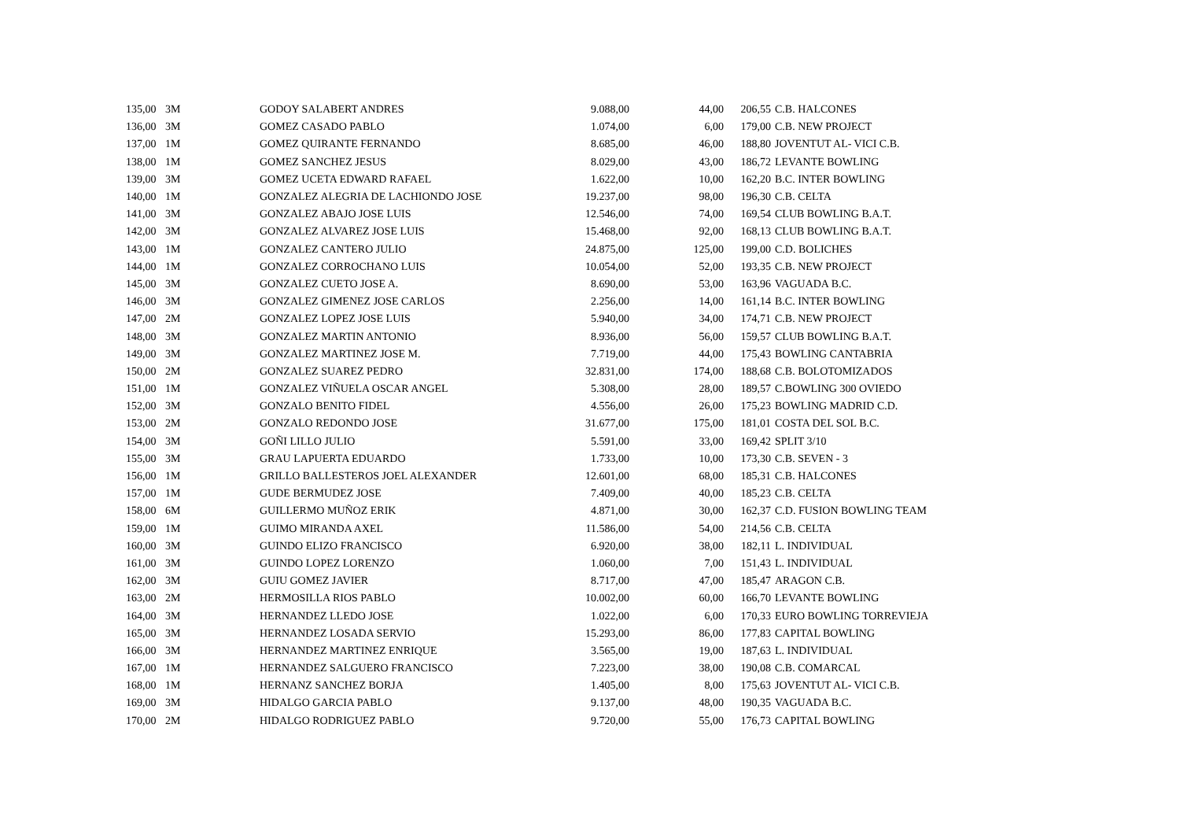| 135,00 | 3M | GODOY SALABERT ANDRES | 9.088,00 | 44,00 | 206,55 | C.B. HALCONES |
| 136,00 | 3M | GOMEZ CASADO PABLO | 1.074,00 | 6,00 | 179,00 | C.B. NEW PROJECT |
| 137,00 | 1M | GOMEZ QUIRANTE FERNANDO | 8.685,00 | 46,00 | 188,80 | JOVENTUT AL- VICI C.B. |
| 138,00 | 1M | GOMEZ SANCHEZ JESUS | 8.029,00 | 43,00 | 186,72 | LEVANTE BOWLING |
| 139,00 | 3M | GOMEZ UCETA EDWARD RAFAEL | 1.622,00 | 10,00 | 162,20 | B.C. INTER BOWLING |
| 140,00 | 1M | GONZALEZ ALEGRIA DE LACHIONDO JOSE | 19.237,00 | 98,00 | 196,30 | C.B. CELTA |
| 141,00 | 3M | GONZALEZ ABAJO JOSE LUIS | 12.546,00 | 74,00 | 169,54 | CLUB BOWLING B.A.T. |
| 142,00 | 3M | GONZALEZ ALVAREZ JOSE LUIS | 15.468,00 | 92,00 | 168,13 | CLUB BOWLING B.A.T. |
| 143,00 | 1M | GONZALEZ CANTERO JULIO | 24.875,00 | 125,00 | 199,00 | C.D. BOLICHES |
| 144,00 | 1M | GONZALEZ CORROCHANO LUIS | 10.054,00 | 52,00 | 193,35 | C.B. NEW PROJECT |
| 145,00 | 3M | GONZALEZ CUETO JOSE A. | 8.690,00 | 53,00 | 163,96 | VAGUADA B.C. |
| 146,00 | 3M | GONZALEZ GIMENEZ JOSE CARLOS | 2.256,00 | 14,00 | 161,14 | B.C. INTER BOWLING |
| 147,00 | 2M | GONZALEZ LOPEZ JOSE LUIS | 5.940,00 | 34,00 | 174,71 | C.B. NEW PROJECT |
| 148,00 | 3M | GONZALEZ MARTIN ANTONIO | 8.936,00 | 56,00 | 159,57 | CLUB BOWLING B.A.T. |
| 149,00 | 3M | GONZALEZ MARTINEZ JOSE M. | 7.719,00 | 44,00 | 175,43 | BOWLING CANTABRIA |
| 150,00 | 2M | GONZALEZ SUAREZ PEDRO | 32.831,00 | 174,00 | 188,68 | C.B. BOLOTOMIZADOS |
| 151,00 | 1M | GONZALEZ VIÑUELA OSCAR ANGEL | 5.308,00 | 28,00 | 189,57 | C.BOWLING 300 OVIEDO |
| 152,00 | 3M | GONZALO BENITO FIDEL | 4.556,00 | 26,00 | 175,23 | BOWLING MADRID C.D. |
| 153,00 | 2M | GONZALO REDONDO JOSE | 31.677,00 | 175,00 | 181,01 | COSTA DEL SOL B.C. |
| 154,00 | 3M | GOÑI LILLO JULIO | 5.591,00 | 33,00 | 169,42 | SPLIT 3/10 |
| 155,00 | 3M | GRAU LAPUERTA EDUARDO | 1.733,00 | 10,00 | 173,30 | C.B. SEVEN - 3 |
| 156,00 | 1M | GRILLO BALLESTEROS JOEL ALEXANDER | 12.601,00 | 68,00 | 185,31 | C.B. HALCONES |
| 157,00 | 1M | GUDE BERMUDEZ JOSE | 7.409,00 | 40,00 | 185,23 | C.B. CELTA |
| 158,00 | 6M | GUILLERMO MUÑOZ ERIK | 4.871,00 | 30,00 | 162,37 | C.D. FUSION BOWLING TEAM |
| 159,00 | 1M | GUIMO MIRANDA AXEL | 11.586,00 | 54,00 | 214,56 | C.B. CELTA |
| 160,00 | 3M | GUINDO ELIZO FRANCISCO | 6.920,00 | 38,00 | 182,11 | L. INDIVIDUAL |
| 161,00 | 3M | GUINDO LOPEZ LORENZO | 1.060,00 | 7,00 | 151,43 | L. INDIVIDUAL |
| 162,00 | 3M | GUIU GOMEZ JAVIER | 8.717,00 | 47,00 | 185,47 | ARAGON C.B. |
| 163,00 | 2M | HERMOSILLA RIOS PABLO | 10.002,00 | 60,00 | 166,70 | LEVANTE BOWLING |
| 164,00 | 3M | HERNANDEZ LLEDO JOSE | 1.022,00 | 6,00 | 170,33 | EURO BOWLING TORREVIEJA |
| 165,00 | 3M | HERNANDEZ LOSADA SERVIO | 15.293,00 | 86,00 | 177,83 | CAPITAL BOWLING |
| 166,00 | 3M | HERNANDEZ MARTINEZ ENRIQUE | 3.565,00 | 19,00 | 187,63 | L. INDIVIDUAL |
| 167,00 | 1M | HERNANDEZ SALGUERO FRANCISCO | 7.223,00 | 38,00 | 190,08 | C.B. COMARCAL |
| 168,00 | 1M | HERNANZ SANCHEZ BORJA | 1.405,00 | 8,00 | 175,63 | JOVENTUT AL- VICI C.B. |
| 169,00 | 3M | HIDALGO GARCIA PABLO | 9.137,00 | 48,00 | 190,35 | VAGUADA B.C. |
| 170,00 | 2M | HIDALGO RODRIGUEZ PABLO | 9.720,00 | 55,00 | 176,73 | CAPITAL BOWLING |